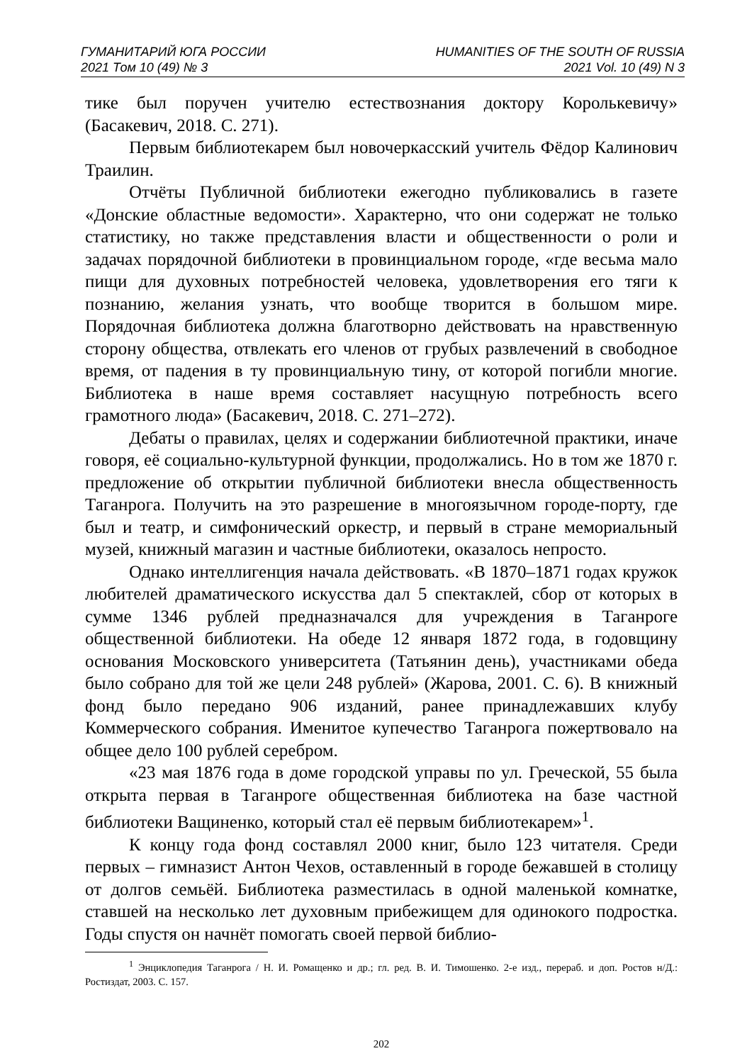ГУМАНИТАРИЙ ЮГА РОССИИ
2021 Том 10 (49) № 3
HUMANITIES OF THE SOUTH OF RUSSIA
2021 Vol. 10 (49) N 3
тике был поручен учителю естествознания доктору Королькевичу» (Басакевич, 2018. С. 271).
Первым библиотекарем был новочеркасский учитель Фёдор Калинович Траилин.
Отчёты Публичной библиотеки ежегодно публиковались в газете «Донские областные ведомости». Характерно, что они содержат не только статистику, но также представления власти и общественности о роли и задачах порядочной библиотеки в провинциальном городе, «где весьма мало пищи для духовных потребностей человека, удовлетворения его тяги к познанию, желания узнать, что вообще творится в большом мире. Порядочная библиотека должна благотворно действовать на нравственную сторону общества, отвлекать его членов от грубых развлечений в свободное время, от падения в ту провинциальную тину, от которой погибли многие. Библиотека в наше время составляет насущную потребность всего грамотного люда» (Басакевич, 2018. С. 271–272).
Дебаты о правилах, целях и содержании библиотечной практики, иначе говоря, её социально-культурной функции, продолжались. Но в том же 1870 г. предложение об открытии публичной библиотеки внесла общественность Таганрога. Получить на это разрешение в многоязычном городе-порту, где был и театр, и симфонический оркестр, и первый в стране мемориальный музей, книжный магазин и частные библиотеки, оказалось непросто.
Однако интеллигенция начала действовать. «В 1870–1871 годах кружок любителей драматического искусства дал 5 спектаклей, сбор от которых в сумме 1346 рублей предназначался для учреждения в Таганроге общественной библиотеки. На обеде 12 января 1872 года, в годовщину основания Московского университета (Татьянин день), участниками обеда было собрано для той же цели 248 рублей» (Жарова, 2001. С. 6). В книжный фонд было передано 906 изданий, ранее принадлежавших клубу Коммерческого собрания. Именитое купечество Таганрога пожертвовало на общее дело 100 рублей серебром.
«23 мая 1876 года в доме городской управы по ул. Греческой, 55 была открыта первая в Таганроге общественная библиотека на базе частной библиотеки Ващиненко, который стал её первым библиотекарем»<sup>1</sup>.
К концу года фонд составлял 2000 книг, было 123 читателя. Среди первых – гимназист Антон Чехов, оставленный в городе бежавшей в столицу от долгов семьёй. Библиотека разместилась в одной маленькой комнатке, ставшей на несколько лет духовным прибежищем для одинокого подростка. Годы спустя он начнёт помогать своей первой библио-
<sup>1</sup> Энциклопедия Таганрога / Н. И. Ромащенко и др.; гл. ред. В. И. Тимошенко. 2-е изд., перераб. и доп. Ростов н/Д.: Ростиздат, 2003. С. 157.
202